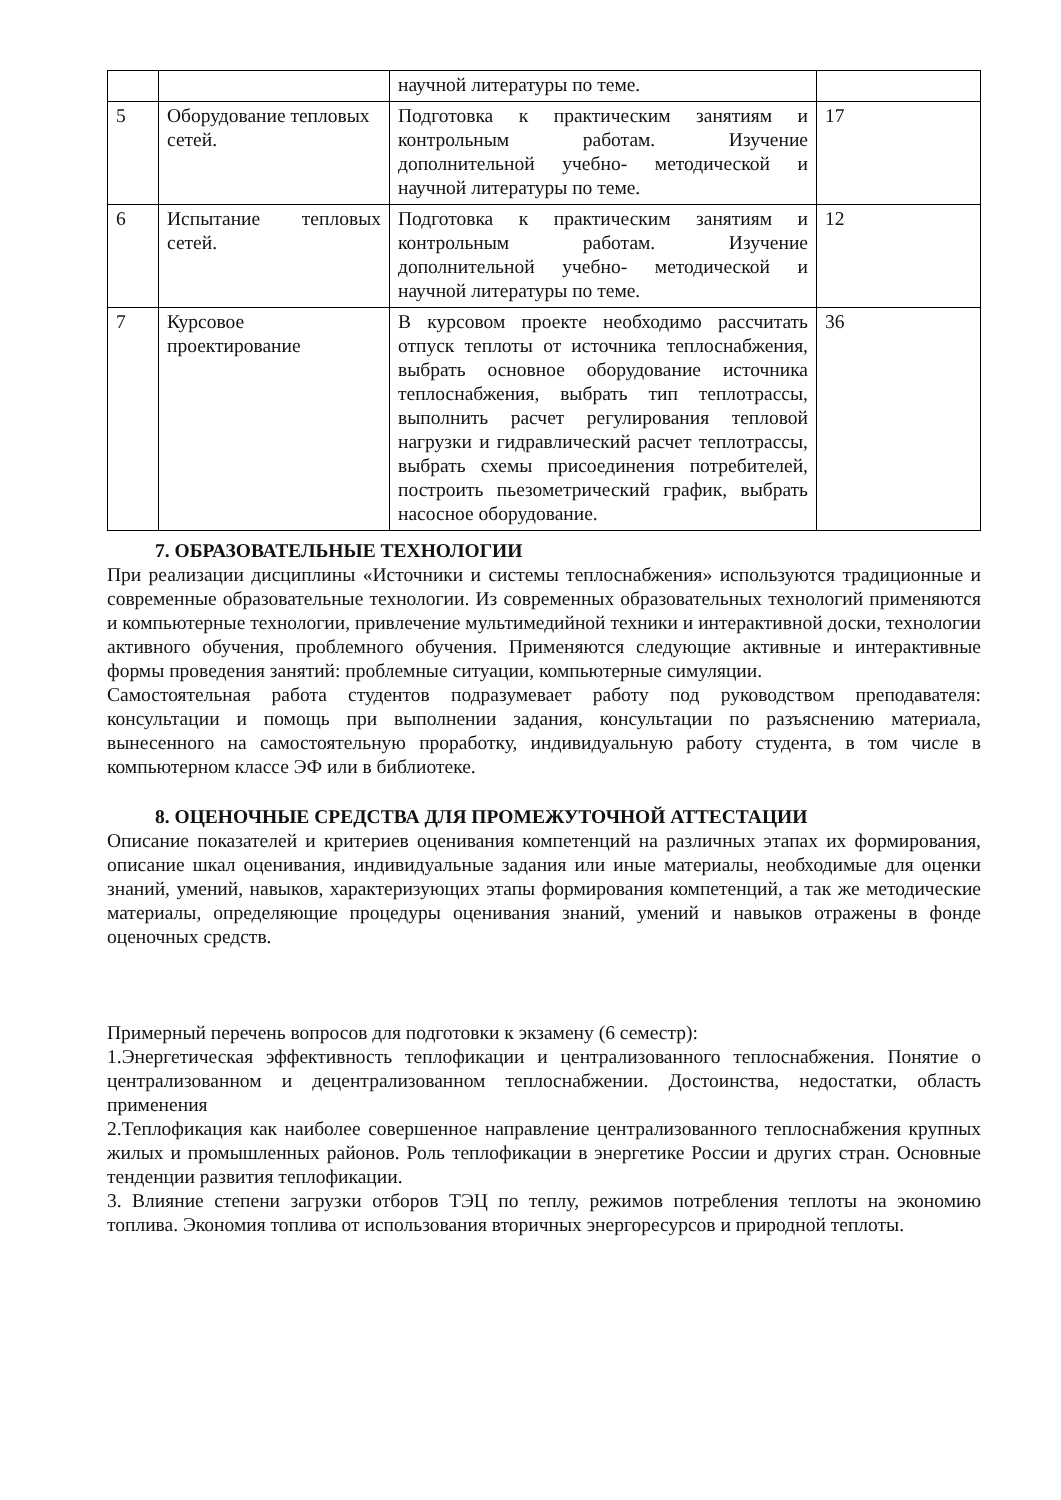| | | научной литературы по теме. | |
| 5 | Оборудование тепловых сетей. | Подготовка к практическим занятиям и контрольным работам. Изучение дополнительной учебно- методической и научной литературы по теме. | 17 |
| 6 | Испытание тепловых сетей. | Подготовка к практическим занятиям и контрольным работам. Изучение дополнительной учебно- методической и научной литературы по теме. | 12 |
| 7 | Курсовое проектирование | В курсовом проекте необходимо рассчитать отпуск теплоты от источника теплоснабжения, выбрать основное оборудование источника теплоснабжения, выбрать тип теплотрассы, выполнить расчет регулирования тепловой нагрузки и гидравлический расчет теплотрассы, выбрать схемы присоединения потребителей, построить пьезометрический график, выбрать насосное оборудование. | 36 |
7. ОБРАЗОВАТЕЛЬНЫЕ ТЕХНОЛОГИИ
При реализации дисциплины «Источники и системы теплоснабжения» используются традиционные и современные образовательные технологии. Из современных образовательных технологий применяются и компьютерные технологии, привлечение мультимедийной техники и интерактивной доски, технологии активного обучения, проблемного обучения. Применяются следующие активные и интерактивные формы проведения занятий: проблемные ситуации, компьютерные симуляции.
Самостоятельная работа студентов подразумевает работу под руководством преподавателя: консультации и помощь при выполнении задания, консультации по разъяснению материала, вынесенного на самостоятельную проработку, индивидуальную работу студента, в том числе в компьютерном классе ЭФ или в библиотеке.
8. ОЦЕНОЧНЫЕ СРЕДСТВА ДЛЯ ПРОМЕЖУТОЧНОЙ АТТЕСТАЦИИ
Описание показателей и критериев оценивания компетенций на различных этапах их формирования, описание шкал оценивания, индивидуальные задания или иные материалы, необходимые для оценки знаний, умений, навыков, характеризующих этапы формирования компетенций, а так же методические материалы, определяющие процедуры оценивания знаний, умений и навыков отражены в фонде оценочных средств.
Примерный перечень вопросов для подготовки к экзамену (6 семестр):
1.Энергетическая эффективность теплофикации и централизованного теплоснабжения. Понятие о централизованном и децентрализованном теплоснабжении. Достоинства, недостатки, область применения
2.Теплофикация как наиболее совершенное направление централизованного теплоснабжения крупных жилых и промышленных районов. Роль теплофикации в энергетике России и других стран. Основные тенденции развития теплофикации.
3. Влияние степени загрузки отборов ТЭЦ по теплу, режимов потребления теплоты на экономию топлива. Экономия топлива от использования вторичных энергоресурсов и природной теплоты.